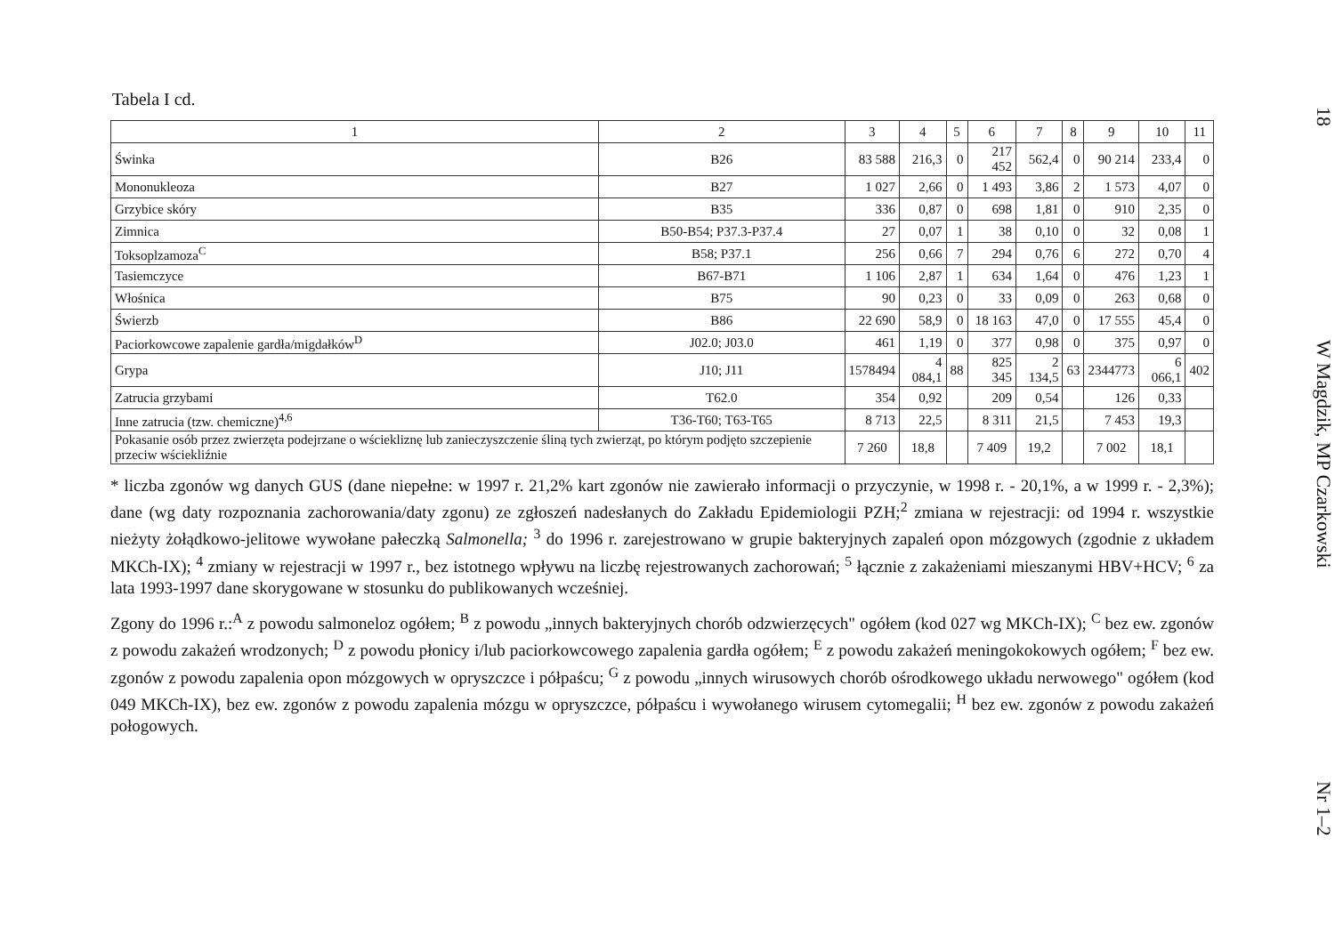Tabela I cd.
| 1 | 2 | 3 | 4 | 5 | 6 | 7 | 8 | 9 | 10 | 11 |
| --- | --- | --- | --- | --- | --- | --- | --- | --- | --- | --- |
| Świnka | B26 | 83 588 | 216,3 | 0 | 217 452 | 562,4 | 0 | 90 214 | 233,4 | 0 |
| Mononukleoza | B27 | 1 027 | 2,66 | 0 | 1 493 | 3,86 | 2 | 1 573 | 4,07 | 0 |
| Grzybice skóry | B35 | 336 | 0,87 | 0 | 698 | 1,81 | 0 | 910 | 2,35 | 0 |
| Zimnica | B50-B54; P37.3-P37.4 | 27 | 0,07 | 1 | 38 | 0,10 | 0 | 32 | 0,08 | 1 |
| Toksoplzamoza<sup>C</sup> | B58; P37.1 | 256 | 0,66 | 7 | 294 | 0,76 | 6 | 272 | 0,70 | 4 |
| Tasiemczyce | B67-B71 | 1 106 | 2,87 | 1 | 634 | 1,64 | 0 | 476 | 1,23 | 1 |
| Włośnica | B75 | 90 | 0,23 | 0 | 33 | 0,09 | 0 | 263 | 0,68 | 0 |
| Świerzb | B86 | 22 690 | 58,9 | 0 | 18 163 | 47,0 | 0 | 17 555 | 45,4 | 0 |
| Paciorkowcowe zapalenie gardła/migdałków<sup>D</sup> | J02.0; J03.0 | 461 | 1,19 | 0 | 377 | 0,98 | 0 | 375 | 0,97 | 0 |
| Grypa | J10; J11 | 1578494 | 4 084,1 | 88 | 825 345 | 2 134,5 | 63 | 2344773 | 6 066,1 | 402 |
| Zatrucia grzybami | T62.0 | 354 | 0,92 | | 209 | 0,54 | | 126 | 0,33 | |
| Inne zatrucia (tzw. chemiczne)<sup>4,6</sup> | T36-T60; T63-T65 | 8 713 | 22,5 | | 8 311 | 21,5 | | 7 453 | 19,3 | |
| Pokasanie osób przez zwierzęta podejrzane o wściekliznę lub zanieczyszczenie śliną tych zwierząt, po którym podjęto szczepienie przeciw wściekliźnie | | 7 260 | 18,8 | | 7 409 | 19,2 | | 7 002 | 18,1 | |
* liczba zgonów wg danych GUS (dane niepełne: w 1997 r. 21,2% kart zgonów nie zawierało informacji o przyczynie, w 1998 r. - 20,1%, a w 1999 r. - 2,3%); dane (wg daty rozpoznania zachorowania/daty zgonu) ze zgłoszeń nadesłanych do Zakładu Epidemiologii PZH;<sup>2</sup> zmiana w rejestracji: od 1994 r. wszystkie nieżyty żołądkowo-jelitowe wywołane pałeczką Salmonella; <sup>3</sup> do 1996 r. zarejestrowano w grupie bakteryjnych zapaleń opon mózgowych (zgodnie z układem MKCh-IX); <sup>4</sup> zmiany w rejestracji w 1997 r., bez istotnego wpływu na liczbę rejestrowanych zachorowań; <sup>5</sup> łącznie z zakażeniami mieszanymi HBV+HCV; <sup>6</sup> za lata 1993-1997 dane skorygowane w stosunku do publikowanych wcześniej.
Zgony do 1996 r.:<sup>A</sup> z powodu salmoneloz ogółem; <sup>B</sup> z powodu „innych bakteryjnych chorób odzwierzęcych" ogółem (kod 027 wg MKCh-IX); <sup>C</sup> bez ew. zgonów z powodu zakażeń wrodzonych; <sup>D</sup> z powodu płonicy i/lub paciorkowcowego zapalenia gardła ogółem; <sup>E</sup> z powodu zakażeń meningokokowych ogółem; <sup>F</sup> bez ew. zgonów z powodu zapalenia opon mózgowych w opryszczce i półpaścu; <sup>G</sup> z powodu „innych wirusowych chorób ośrodkowego układu nerwowego" ogółem (kod 049 MKCh-IX), bez ew. zgonów z powodu zapalenia mózgu w opryszczce, półpaścu i wywołanego wirusem cytomegalii; <sup>H</sup> bez ew. zgonów z powodu zakażeń połogowych.
18 W Magdzik, MP Czarkowski Nr 1–2